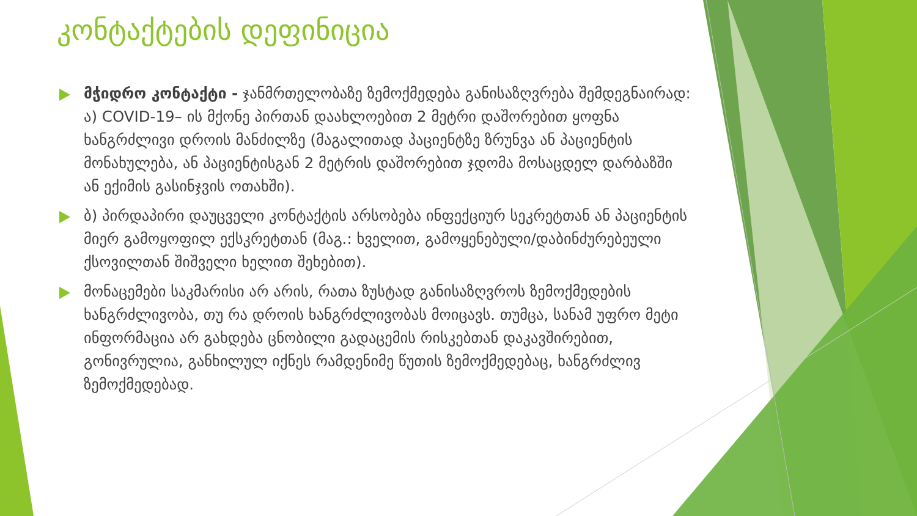კონტაქტების დეფინიცია
მჭიდრო კონტაქტი - ჯანმრთელობაზე ზემოქმედება განისაზღვრება შემდეგნაირად: ა) COVID-19– ის მქონე პირთან დაახლოებით 2 მეტრი დაშორებით ყოფნა ხანგრძლივი დროის მანძილზე (მაგალითად პაციენტზე ზრუნვა ან პაციენტის მონახულება, ან პაციენტისგან 2 მეტრის დაშორებით ჯდომა მოსაცდელ დარბაზში ან ექიმის გასინჯვის ოთახში).
ბ) პირდაპირი დაუცველი კონტაქტის არსობება ინფექციურ სეკრეტთან ან პაციენტის მიერ გამოყოფილ ექსკრეტთან (მაგ.: ხველით, გამოყენებული/დაბინძურებეული ქსოვილთან შიშველი ხელით შეხებით).
მონაცემები საკმარისი არ არის, რათა ზუსტად განისაზღვროს ზემოქმედების ხანგრძლივობა, თუ რა დროის ხანგრძლივობას მოიცავს. თუმცა, სანამ უფრო მეტი ინფორმაცია არ გახდება ცნობილი გადაცემის რისკებთან დაკავშირებით, გონივრულია, განხილულ იქნეს რამდენიმე წუთის ზემოქმედებაც, ხანგრძლივ ზემოქმედებად.